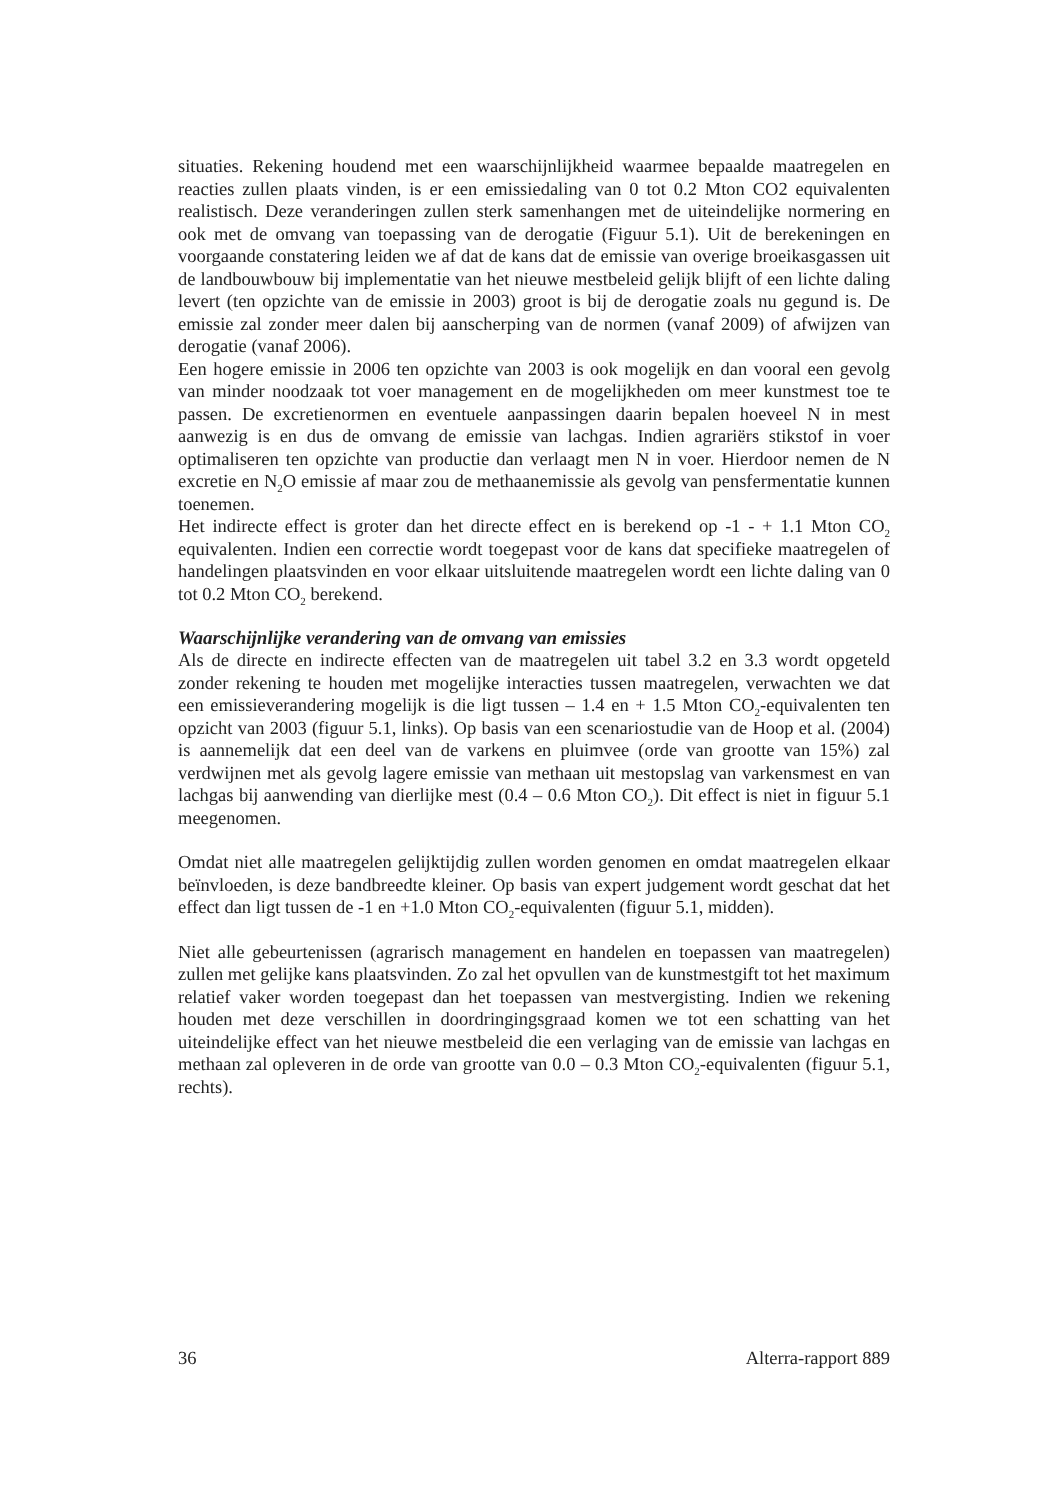situaties. Rekening houdend met een waarschijnlijkheid waarmee bepaalde maatregelen en reacties zullen plaats vinden, is er een emissiedaling van 0 tot 0.2 Mton CO2 equivalenten realistisch. Deze veranderingen zullen sterk samenhangen met de uiteindelijke normering en ook met de omvang van toepassing van de derogatie (Figuur 5.1). Uit de berekeningen en voorgaande constatering leiden we af dat de kans dat de emissie van overige broeikasgassen uit de landbouwbouw bij implementatie van het nieuwe mestbeleid gelijk blijft of een lichte daling levert (ten opzichte van de emissie in 2003) groot is bij de derogatie zoals nu gegund is. De emissie zal zonder meer dalen bij aanscherping van de normen (vanaf 2009) of afwijzen van derogatie (vanaf 2006).
Een hogere emissie in 2006 ten opzichte van 2003 is ook mogelijk en dan vooral een gevolg van minder noodzaak tot voer management en de mogelijkheden om meer kunstmest toe te passen. De excretienormen en eventuele aanpassingen daarin bepalen hoeveel N in mest aanwezig is en dus de omvang de emissie van lachgas. Indien agrariërs stikstof in voer optimaliseren ten opzichte van productie dan verlaagt men N in voer. Hierdoor nemen de N excretie en N<sub>2</sub>O emissie af maar zou de methaanemissie als gevolg van pensfermentatie kunnen toenemen.
Het indirecte effect is groter dan het directe effect en is berekend op -1 - + 1.1 Mton CO<sub>2</sub> equivalenten. Indien een correctie wordt toegepast voor de kans dat specifieke maatregelen of handelingen plaatsvinden en voor elkaar uitsluitende maatregelen wordt een lichte daling van 0 tot 0.2 Mton CO<sub>2</sub> berekend.
Waarschijnlijke verandering van de omvang van emissies
Als de directe en indirecte effecten van de maatregelen uit tabel 3.2 en 3.3 wordt opgeteld zonder rekening te houden met mogelijke interacties tussen maatregelen, verwachten we dat een emissieverandering mogelijk is die ligt tussen – 1.4 en + 1.5 Mton CO<sub>2</sub>-equivalenten ten opzicht van 2003 (figuur 5.1, links). Op basis van een scenariostudie van de Hoop et al. (2004) is aannemelijk dat een deel van de varkens en pluimvee (orde van grootte van 15%) zal verdwijnen met als gevolg lagere emissie van methaan uit mestopslag van varkensmest en van lachgas bij aanwending van dierlijke mest (0.4 – 0.6 Mton CO<sub>2</sub>). Dit effect is niet in figuur 5.1 meegenomen.
Omdat niet alle maatregelen gelijktijdig zullen worden genomen en omdat maatregelen elkaar beïnvloeden, is deze bandbreedte kleiner. Op basis van expert judgement wordt geschat dat het effect dan ligt tussen de -1 en +1.0 Mton CO<sub>2</sub>-equivalenten (figuur 5.1, midden).
Niet alle gebeurtenissen (agrarisch management en handelen en toepassen van maatregelen) zullen met gelijke kans plaatsvinden. Zo zal het opvullen van de kunstmestgift tot het maximum relatief vaker worden toegepast dan het toepassen van mestvergisting. Indien we rekening houden met deze verschillen in doordringingsgraad komen we tot een schatting van het uiteindelijke effect van het nieuwe mestbeleid die een verlaging van de emissie van lachgas en methaan zal opleveren in de orde van grootte van 0.0 – 0.3 Mton CO<sub>2</sub>-equivalenten (figuur 5.1, rechts).
36 Alterra-rapport 889